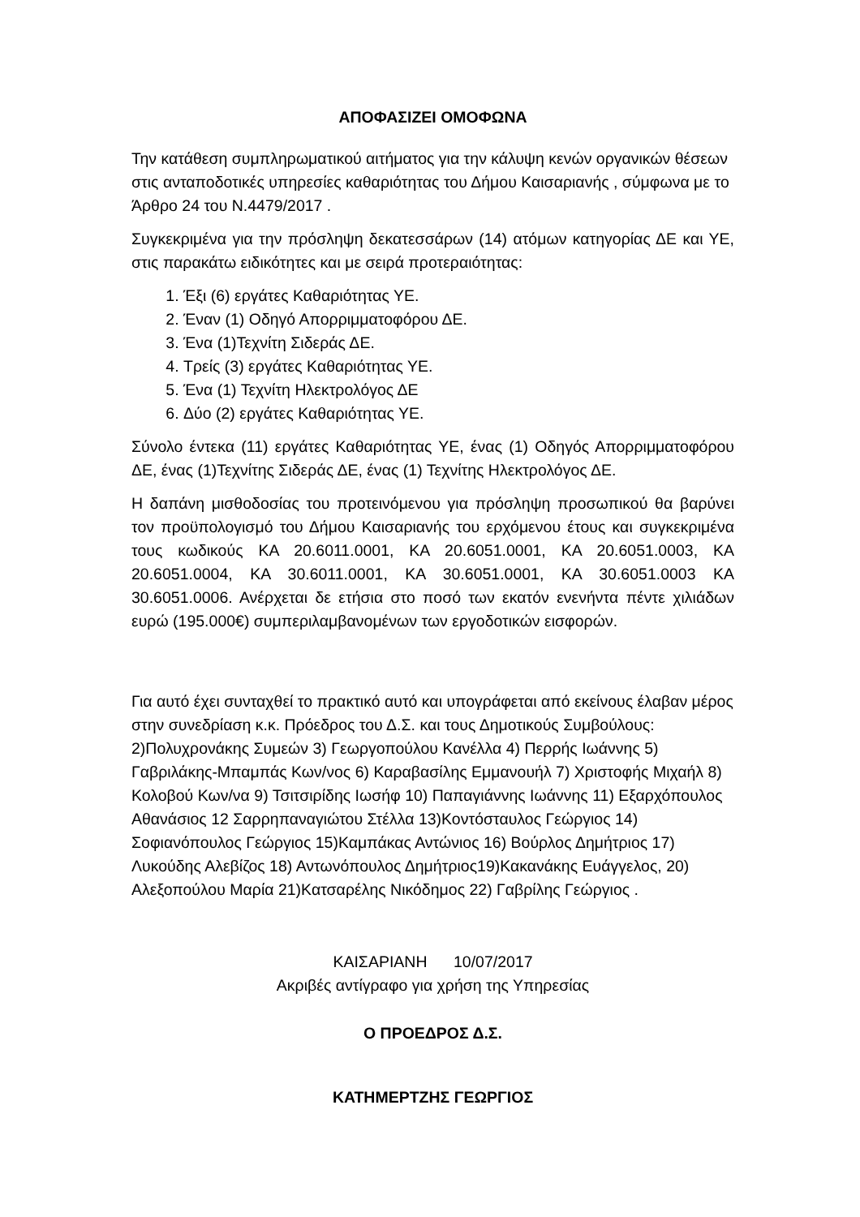ΑΠΟΦΑΣΙΖΕΙ ΟΜΟΦΩΝΑ
Την κατάθεση συμπληρωματικού αιτήματος για την κάλυψη κενών οργανικών θέσεων στις ανταποδοτικές υπηρεσίες καθαριότητας του Δήμου Καισαριανής , σύμφωνα με το Άρθρο 24 του Ν.4479/2017 .
Συγκεκριμένα για την πρόσληψη δεκατεσσάρων (14) ατόμων κατηγορίας ΔΕ και ΥΕ, στις παρακάτω ειδικότητες και με σειρά προτεραιότητας:
1. Έξι (6) εργάτες Καθαριότητας ΥΕ.
2. Έναν (1) Οδηγό Απορριμματοφόρου ΔΕ.
3. Ένα (1)Τεχνίτη Σιδεράς ΔΕ.
4. Τρείς (3) εργάτες Καθαριότητας ΥΕ.
5. Ένα (1) Τεχνίτη Ηλεκτρολόγος ΔΕ
6. Δύο (2) εργάτες Καθαριότητας ΥΕ.
Σύνολο έντεκα (11) εργάτες Καθαριότητας ΥΕ, ένας (1) Οδηγός Απορριμματοφόρου ΔΕ, ένας (1)Τεχνίτης Σιδεράς ΔΕ, ένας (1) Τεχνίτης Ηλεκτρολόγος ΔΕ.
Η δαπάνη μισθοδοσίας του προτεινόμενου για πρόσληψη προσωπικού θα βαρύνει τον προϋπολογισμό του Δήμου Καισαριανής του ερχόμενου έτους και συγκεκριμένα τους κωδικούς ΚΑ 20.6011.0001, ΚΑ 20.6051.0001, ΚΑ 20.6051.0003, ΚΑ 20.6051.0004, ΚΑ 30.6011.0001, ΚΑ 30.6051.0001, ΚΑ 30.6051.0003 ΚΑ 30.6051.0006. Ανέρχεται δε ετήσια στο ποσό των εκατόν ενενήντα πέντε χιλιάδων ευρώ (195.000€) συμπεριλαμβανομένων των εργοδοτικών εισφορών.
Για αυτό έχει συνταχθεί το πρακτικό αυτό και υπογράφεται από εκείνους έλαβαν μέρος στην συνεδρίαση κ.κ. Πρόεδρος του Δ.Σ. και τους Δημοτικούς Συμβούλους: 2)Πολυχρονάκης Συμεών 3) Γεωργοπούλου Κανέλλα 4) Περρής Ιωάννης 5) Γαβριλάκης-Μπαμπάς Κων/νος 6) Καραβασίλης Εμμανουήλ 7) Χριστοφής Μιχαήλ 8) Κολοβού Κων/να 9) Τσιτσιρίδης Ιωσήφ 10) Παπαγιάννης Ιωάννης 11) Εξαρχόπουλος Αθανάσιος 12 Σαρρηπαναγιώτου Στέλλα 13)Κοντόσταυλος Γεώργιος 14) Σοφιανόπουλος Γεώργιος 15)Καμπάκας Αντώνιος 16) Βούρλος Δημήτριος 17) Λυκούδης Αλεβίζος 18) Αντωνόπουλος Δημήτριος19)Κακανάκης Ευάγγελος, 20) Αλεξοπούλου Μαρία 21)Κατσαρέλης Νικόδημος 22) Γαβρίλης Γεώργιος .
ΚΑΙΣΑΡΙΑΝΗ 10/07/2017
Ακριβές αντίγραφο για χρήση της Υπηρεσίας
Ο ΠΡΟΕΔΡΟΣ Δ.Σ.
ΚΑΤΗΜΕΡΤΖΗΣ ΓΕΩΡΓΙΟΣ